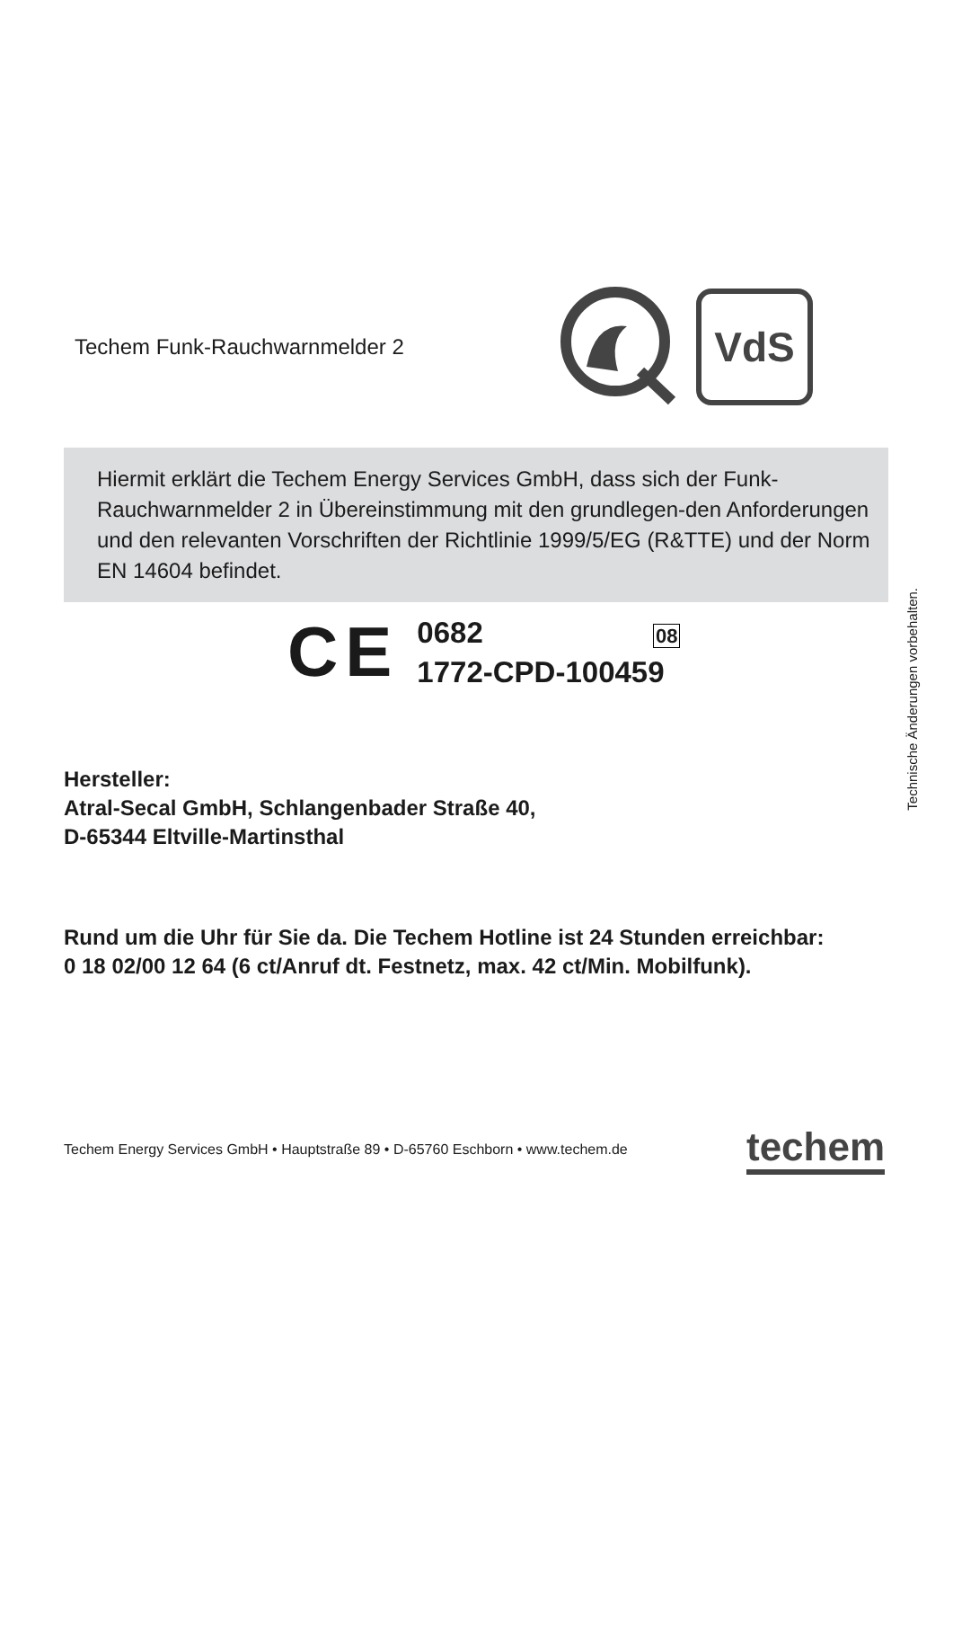Technische Änderungen vorbehalten.
Techem Funk-Rauchwarnmelder 2
VdS
Hiermit erklärt die Techem Energy Services GmbH, dass sich der Funk-Rauchwarnmelder 2 in Übereinstimmung mit den grundlegen-den Anforderungen und den relevanten Vorschriften der Richtlinie 1999/5/EG (R&TTE) und der Norm EN 14604 befindet.
CE
0682 08
1772-CPD-100459
Hersteller:
Atral-Secal GmbH, Schlangenbader Straße 40,
D-65344 Eltville-Martinsthal
Rund um die Uhr für Sie da. Die Techem Hotline ist 24 Stunden erreichbar:
0 18 02/00 12 64 (6 ct/Anruf dt. Festnetz, max. 42 ct/Min. Mobilfunk).
Techem Energy Services GmbH • Hauptstraße 89 • D-65760 Eschborn • www.techem.de
techem